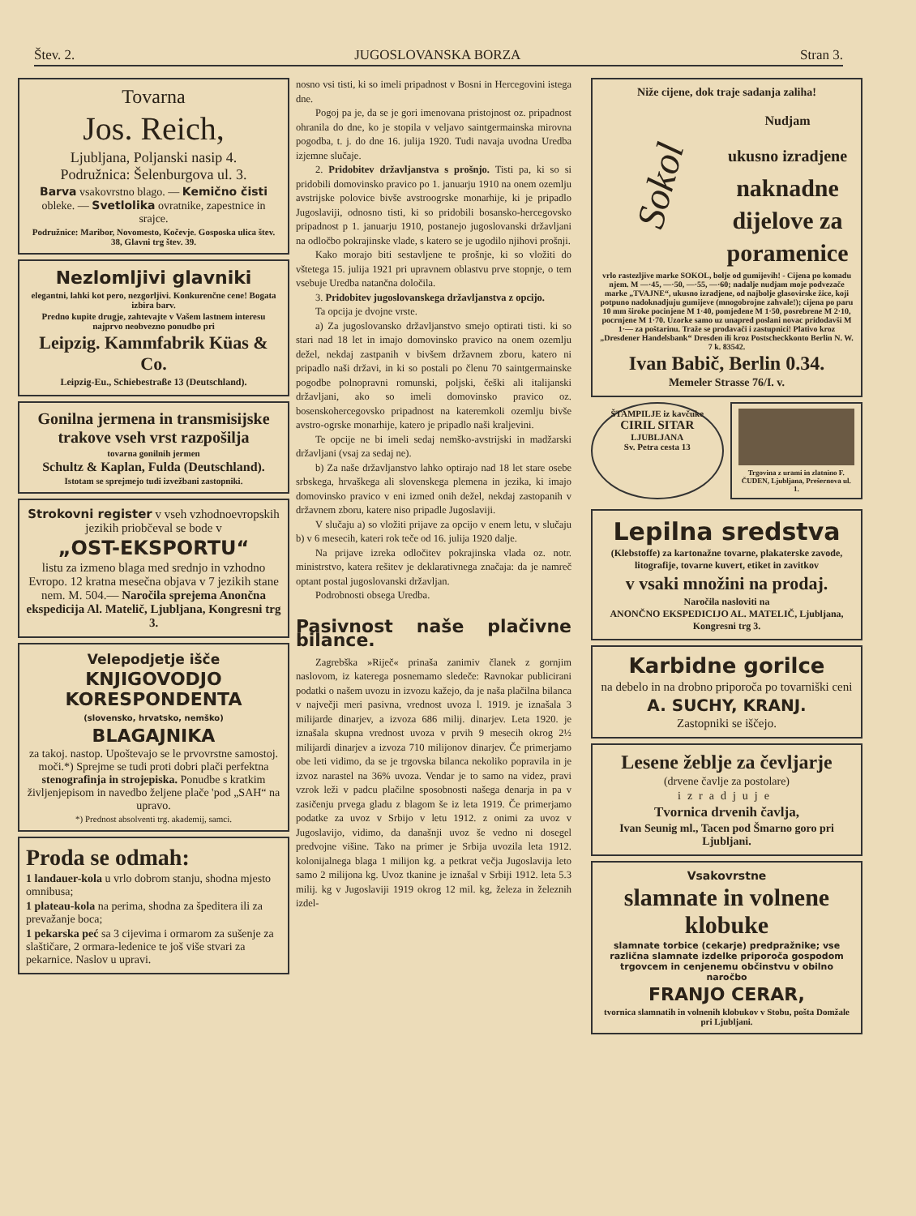Štev. 2. JUGOSLOVANSKA BORZA Stran 3.
Tovarna
Jos. Reich,
Ljubljana, Poljanski nasip 4.
Podružnica: Šelenburgova ul. 3.
Barva vsakovrstno blago. — Kemično čisti obleke. — Svetlolika ovratnike, zapestnice in srajce.
Podružnice: Maribor, Novomesto, Kočevje. Gosposka ulica štev. 38, Glavni trg štev. 39.
Nezlomljivi glavniki
elegantni, lahki kot pero, nezgorljivi. Konkurenčne cene! Bogata izbira barv.
Predno kupite drugje, zahtevajte v Vašem lastnem interesu najprvo neobvezno ponudbo pri
Leipzig. Kammfabrik Küas & Co.
Leipzig-Eu., Schiebestraße 13 (Deutschland).
Gonilna jermena in transmisijske trakove vseh vrst razpošilja
tovarna gonilnih jermen
Schultz & Kaplan, Fulda (Deutschland).
Istotam se sprejmejo tudi izvežbani zastopniki.
Strokovni register v vseh vzhodnoevropskih jezikih priobčeval se bode v
„OST-EKSPORTU“
listu za izmeno blaga med srednjo in vzhodno Evropo. 12 kratna mesečna objava v 7 jezikih stane nem. M. 504.— Naročila sprejema Anončna ekspedicija Al. Matelič, Ljubljana, Kongresni trg 3.
Velepodjetje išče
KNJIGOVODJO
KORESPONDENTA
(slovensko, hrvatsko, nemško)
BLAGAJNIKA
za takoj. nastop. Upoštevajo se le prvovrstne samostoj. moči.*) Sprejme se tudi proti dobri plači perfektna stenografinja in strojepiska. Ponudbe s kratkim življenjepisom in navedbo željene plače 'pod „SAH“ na upravo.
*) Prednost absolventi trg. akademij, samci.
Proda se odmah:
1 landauer-kola u vrlo dobrom stanju, shodna mjesto omnibusa;
1 plateau-kola na perima, shodna za špeditera ili za prevažanje boca;
1 pekarska peć sa 3 cijevima i ormarom za sušenje za slaštičare, 2 ormara-ledenice te još više stvari za pekarnice. Naslov u upravi.
nosno vsi tisti, ki so imeli pripadnost v Bosni in Hercegovini istega dne.
Pogoj pa je, da se je gori imenovana pristojnost oz. pripadnost ohranila do dne, ko je stopila v veljavo saintgermainska mirovna pogodba, t. j. do dne 16. julija 1920. Tudi navaja uvodna Uredba izjemne slučaje.
2. Pridobitev državljanstva s prošnjo. Tisti pa, ki so si pridobili domovinsko pravico po 1. januarju 1910 na onem ozemlju avstrijske polovice bivše avstroogrske monarhije, ki je pripadlo Jugoslaviji, odnosno tisti, ki so pridobili bosansko-hercegovsko pripadnost p 1. januarju 1910, postanejo jugoslovanski državljani na odločbo pokrajinske vlade, s katero se je ugodilo njihovi prošnji.
Kako morajo biti sestavljene te prošnje, ki so vložiti do vštetega 15. julija 1921 pri upravnem oblastvu prve stopnje, o tem vsebuje Uredba natančna določila.
3. Pridobitev jugoslovanskega državljanstva z opcijo.
Ta opcija je dvojne vrste.
a) Za jugoslovansko državljanstvo smejo optirati tisti. ki so stari nad 18 let in imajo domovinsko pravico na onem ozemlju dežel, nekdaj zastpanih v bivšem državnem zboru, katero ni pripadlo naši državi, in ki so postali po členu 70 saintgermainske pogodbe polnopravni romunski, poljski, češki ali italijanski državljani, ako so imeli domovinsko pravico oz. bosenskohercegovsko pripadnost na kateremkoli ozemlju bivše avstro-ogrske monarhije, katero je pripadlo naši kraljevini.
Te opcije ne bi imeli sedaj nemško-avstrijski in madžarski državljani (vsaj za sedaj ne).
b) Za naše državljanstvo lahko optirajo nad 18 let stare osebe srbskega, hrvaškega ali slovenskega plemena in jezika, ki imajo domovinsko pravico v eni izmed onih dežel, nekdaj zastopanih v državnem zboru, katere niso pripadle Jugoslaviji.
V slučaju a) so vložiti prijave za opcijo v enem letu, v slučaju b) v 6 mesecih, kateri rok teče od 16. julija 1920 dalje.
Na prijave izreka odločitev pokrajinska vlada oz. notr. ministrstvo, katera rešitev je deklarativnega značaja: da je namreč optant postal jugoslovanski državljan.
Podrobnosti obsega Uredba.
Pasivnost naše plačivne bilance.
Zagrebška »Riječ« prinaša zanimiv članek z gornjim naslovom, iz katerega posnemamo sledeče: Ravnokar publicirani podatki o našem uvozu in izvozu kažejo, da je naša plačilna bilanca v največji meri pasivna, vrednost uvoza l. 1919. je iznašala 3 milijarde dinarjev, a izvoza 686 milij. dinarjev. Leta 1920. je iznašala skupna vrednost uvoza v prvih 9 mesecih okrog 2½ milijardi dinarjev a izvoza 710 milijonov dinarjev. Če primerjamo obe leti vidimo, da se je trgovska bilanca nekoliko popravila in je izvoz narastel na 36% uvoza. Vendar je to samo na videz, pravi vzrok leži v padcu plačilne sposobnosti našega denarja in pa v zasičenju prvega gladu z blagom še iz leta 1919. Če primerjamo podatke za uvoz v Srbijo v letu 1912. z onimi za uvoz v Jugoslavijo, vidimo, da današnji uvoz še vedno ni dosegel predvojne višine. Tako na primer je Srbija uvozila leta 1912. kolonijalnega blaga 1 milijon kg. a petkrat večja Jugoslavija leto samo 2 milijona kg. Uvoz tkanine je iznašal v Srbiji 1912. leta 5.3 milij. kg v Jugoslaviji 1919 okrog 12 mil. kg, železa in železnih izdel-
Niže cijene, dok traje sadanja zaliha!
Sokol
Nudjam
ukusno izradjene
naknadne
dijelove za
poramenice
vrlo rastezljive marke SOKOL, bolje od gumijevih! - Cijena po komadu njem. M —·45, —·50, —·55, —·60; nadalje nudjam moje podvezače marke „TVAJNE“, ukusno izradjene, od najbolje glasovirske žice, koji potpuno nadoknadjuju gumijeve (mnogobrojne zahvale!); cijena po paru 10 mm široke pocinjene M 1·40, pomjedene M 1·50, posrebrene M 2·10, pocrnjene M 1·70. Uzorke samo uz unapred poslani novac pridodavši M 1·— za poštarinu. Traže se prodavači i zastupnici! Plativo kroz „Dresdener Handelsbank“ Dresden ili kroz Postscheckkonto Berlin N. W. 7 k. 83542.
Ivan Babič, Berlin 0.34.
Memeler Strasse 76/I. v.
ŠTAMPILJE iz kavčuke
CIRIL SITAR
LJUBLJANA
Sv. Petra cesta 13
Trgovina z urami in zlatnino F. ČUDEN, Ljubljana, Prešernova ul. 1.
Lepilna sredstva
(Klebstoffe) za kartonažne tovarne, plakaterske zavode, litografije, tovarne kuvert, etiket in zavitkov
v vsaki množini na prodaj.
Naročila nasloviti na
ANONČNO EKSPEDICIJO AL. MATELIČ, Ljubljana, Kongresni trg 3.
Karbidne gorilce
na debelo in na drobno priporoča po tovarniški ceni
A. SUCHY, KRANJ.
Zastopniki se iščejo.
Lesene žeblje za čevljarje
(drvene čavlje za postolare)
izradjuje
Tvornica drvenih čavlja,
Ivan Seunig ml., Tacen pod Šmarno goro pri Ljubljani.
Vsakovrstne
slamnate in volnene klobuke
slamnate torbice (cekarje) predpražnike; vse različna slamnate izdelke priporoča gospodom trgovcem in cenjenemu občinstvu v obilno naročbo
FRANJO CERAR,
tvornica slamnatih in volnenih klobukov v Stobu, pošta Domžale pri Ljubljani.